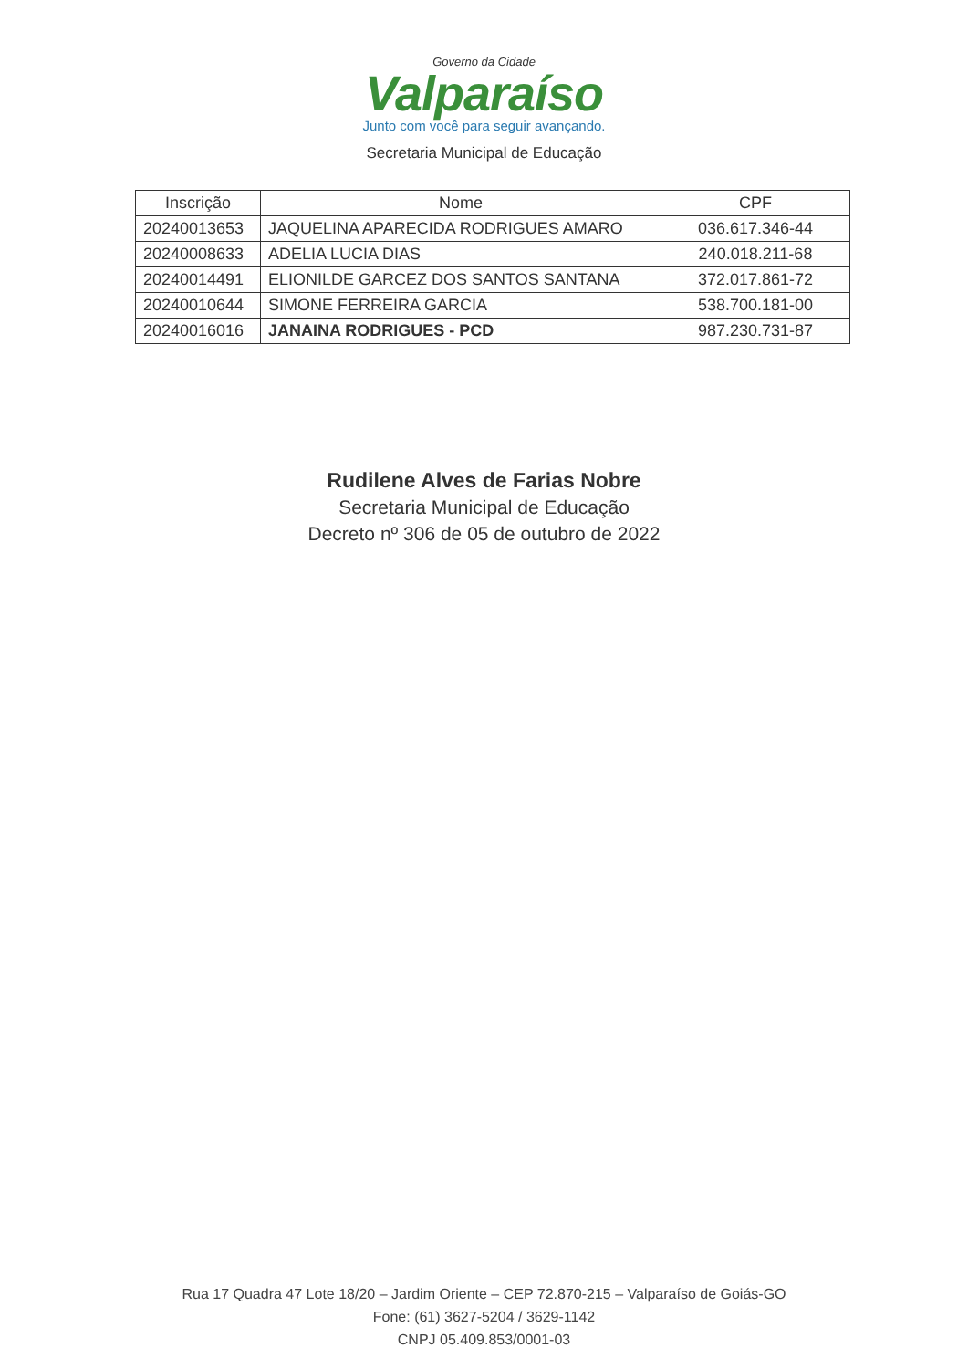Governo da Cidade
Valparaíso
Junto com você para seguir avançando.
Secretaria Municipal de Educação
| Inscrição | Nome | CPF |
| --- | --- | --- |
| 20240013653 | JAQUELINA APARECIDA RODRIGUES AMARO | 036.617.346-44 |
| 20240008633 | ADELIA LUCIA DIAS | 240.018.211-68 |
| 20240014491 | ELIONILDE GARCEZ DOS SANTOS SANTANA | 372.017.861-72 |
| 20240010644 | SIMONE FERREIRA GARCIA | 538.700.181-00 |
| 20240016016 | JANAINA RODRIGUES - PCD | 987.230.731-87 |
Rudilene Alves de Farias Nobre
Secretaria Municipal de Educação
Decreto nº 306 de 05 de outubro de 2022
Rua 17 Quadra 47 Lote 18/20 – Jardim Oriente – CEP 72.870-215 – Valparaíso de Goiás-GO
Fone: (61) 3627-5204 / 3629-1142
CNPJ 05.409.853/0001-03